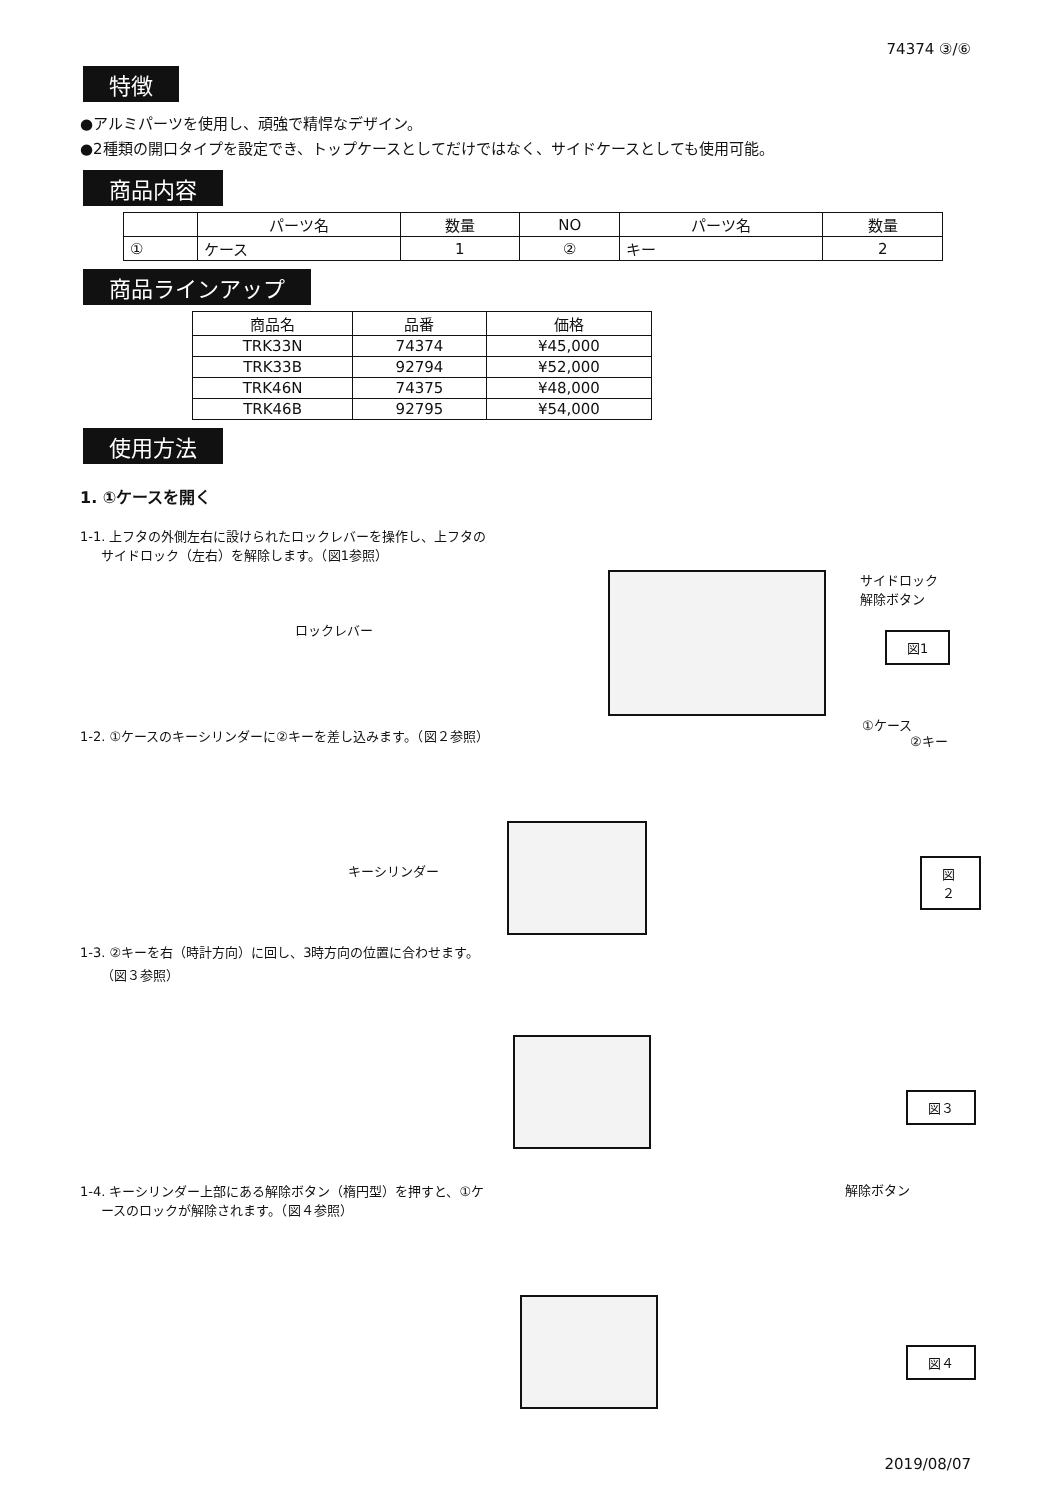74374 ③/⑥
特徴
●アルミパーツを使用し、頑強で精悍なデザイン。
●2種類の開口タイプを設定でき、トップケースとしてだけではなく、サイドケースとしても使用可能。
商品内容
| | パーツ名 | 数量 | NO | パーツ名 | 数量 |
| --- | --- | --- | --- | --- | --- |
| ① | ケース | 1 | ② | キー | 2 |
商品ラインアップ
| 商品名 | 品番 | 価格 |
| --- | --- | --- |
| TRK33N | 74374 | ¥45,000 |
| TRK33B | 92794 | ¥52,000 |
| TRK46N | 74375 | ¥48,000 |
| TRK46B | 92795 | ¥54,000 |
使用方法
1. ①ケースを開く
1-1. 上フタの外側左右に設けられたロックレバーを操作し、上フタの
サイドロック（左右）を解除します。（図1参照）
ロックレバー
サイドロック
解除ボタン
図1
①ケース
1-2. ①ケースのキーシリンダーに②キーを差し込みます。（図２参照）
②キー
キーシリンダー 図２
1-3. ②キーを右（時計方向）に回し、3時方向の位置に合わせます。
（図３参照）
図３
1-4. キーシリンダー上部にある解除ボタン（楕円型）を押すと、①ケ
ースのロックが解除されます。（図４参照）
解除ボタン
図４
2019/08/07